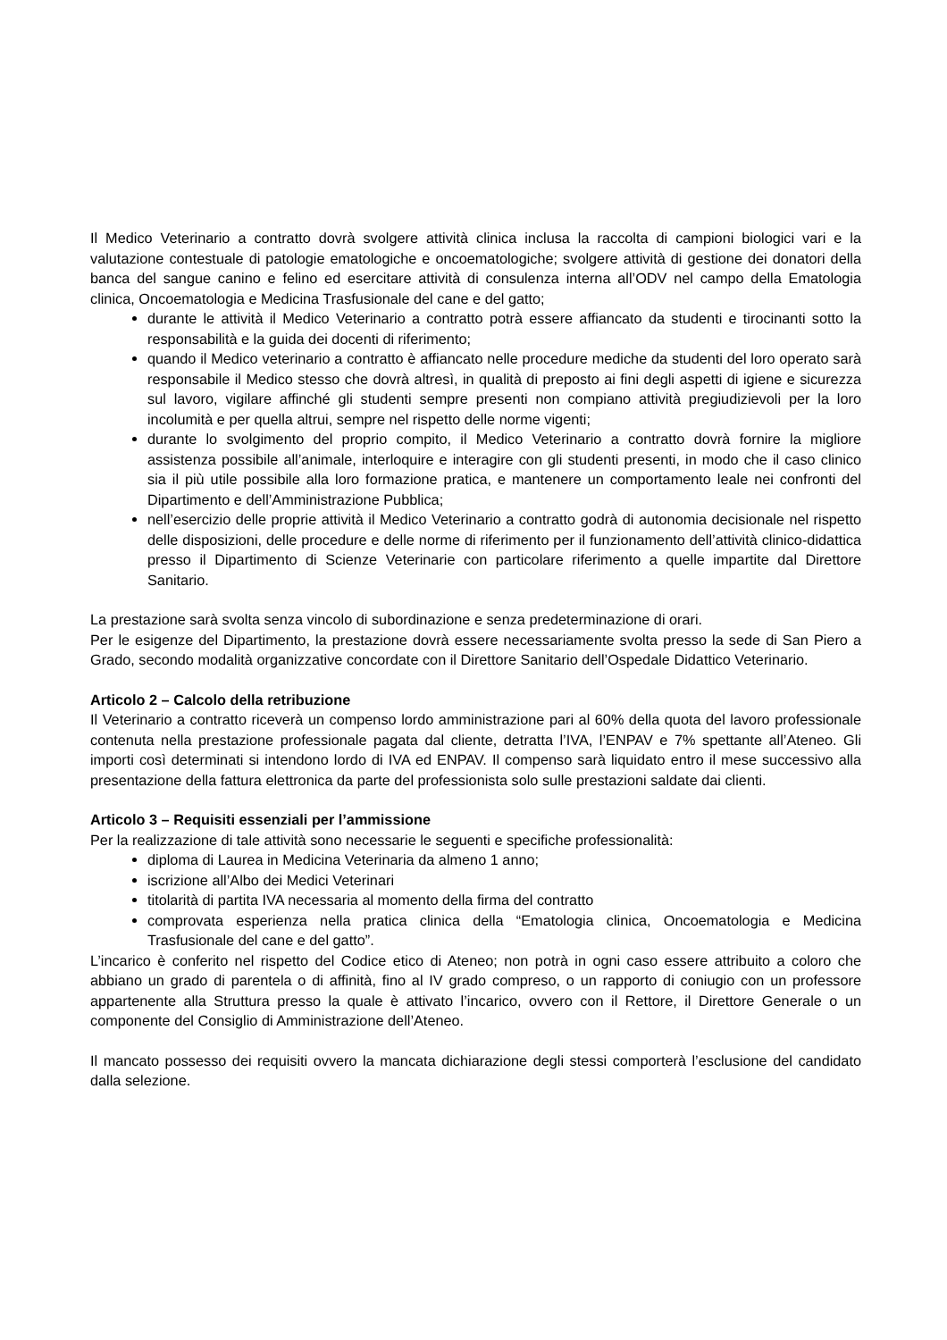Il Medico Veterinario a contratto dovrà svolgere attività clinica inclusa la raccolta di campioni biologici vari e la valutazione contestuale di patologie ematologiche e oncoematologiche; svolgere attività di gestione dei donatori della banca del sangue canino e felino ed esercitare attività di consulenza interna all’ODV nel campo della Ematologia clinica, Oncoematologia e Medicina Trasfusionale del cane e del gatto;
durante le attività il Medico Veterinario a contratto potrà essere affiancato da studenti e tirocinanti sotto la responsabilità e la guida dei docenti di riferimento;
quando il Medico veterinario a contratto è affiancato nelle procedure mediche da studenti del loro operato sarà responsabile il Medico stesso che dovrà altresì, in qualità di preposto ai fini degli aspetti di igiene e sicurezza sul lavoro, vigilare affinché gli studenti sempre presenti non compiano attività pregiudizievoli per la loro incolumità e per quella altrui, sempre nel rispetto delle norme vigenti;
durante lo svolgimento del proprio compito, il Medico Veterinario a contratto dovrà fornire la migliore assistenza possibile all’animale, interloquire e interagire con gli studenti presenti, in modo che il caso clinico sia il più utile possibile alla loro formazione pratica, e mantenere un comportamento leale nei confronti del Dipartimento e dell’Amministrazione Pubblica;
nell’esercizio delle proprie attività il Medico Veterinario a contratto godrà di autonomia decisionale nel rispetto delle disposizioni, delle procedure e delle norme di riferimento per il funzionamento dell’attività clinico-didattica presso il Dipartimento di Scienze Veterinarie con particolare riferimento a quelle impartite dal Direttore Sanitario.
La prestazione sarà svolta senza vincolo di subordinazione e senza predeterminazione di orari.
Per le esigenze del Dipartimento, la prestazione dovrà essere necessariamente svolta presso la sede di San Piero a Grado, secondo modalità organizzative concordate con il Direttore Sanitario dell’Ospedale Didattico Veterinario.
Articolo 2 – Calcolo della retribuzione
Il Veterinario a contratto riceverà un compenso lordo amministrazione pari al 60% della quota del lavoro professionale contenuta nella prestazione professionale pagata dal cliente, detratta l’IVA, l’ENPAV e 7% spettante all’Ateneo. Gli importi così determinati si intendono lordo di IVA ed ENPAV. Il compenso sarà liquidato entro il mese successivo alla presentazione della fattura elettronica da parte del professionista solo sulle prestazioni saldate dai clienti.
Articolo 3 – Requisiti essenziali per l’ammissione
Per la realizzazione di tale attività sono necessarie le seguenti e specifiche professionalità:
diploma di Laurea in Medicina Veterinaria da almeno 1 anno;
iscrizione all’Albo dei Medici Veterinari
titolarità di partita IVA necessaria al momento della firma del contratto
comprovata esperienza nella pratica clinica della “Ematologia clinica, Oncoematologia e Medicina Trasfusionale del cane e del gatto”.
L’incarico è conferito nel rispetto del Codice etico di Ateneo; non potrà in ogni caso essere attribuito a coloro che abbiano un grado di parentela o di affinità, fino al IV grado compreso, o un rapporto di coniugio con un professore appartenente alla Struttura presso la quale è attivato l’incarico, ovvero con il Rettore, il Direttore Generale o un componente del Consiglio di Amministrazione dell’Ateneo.
Il mancato possesso dei requisiti ovvero la mancata dichiarazione degli stessi comporterà l’esclusione del candidato dalla selezione.